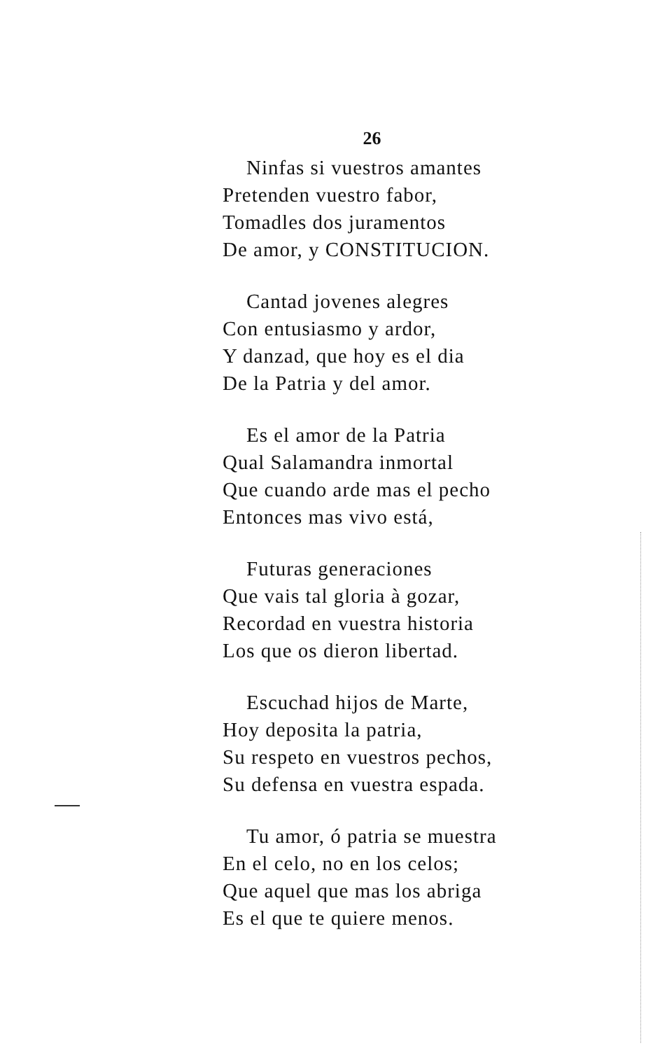26
Ninfas si vuestros amantes
Pretenden vuestro fabor,
Tomadles dos juramentos
De amor, y CONSTITUCION.
Cantad jovenes alegres
Con entusiasmo y ardor,
Y danzad, que hoy es el dia
De la Patria y del amor.
Es el amor de la Patria
Qual Salamandra inmortal
Que cuando arde mas el pecho
Entonces mas vivo está,
Futuras generaciones
Que vais tal gloria à gozar,
Recordad en vuestra historia
Los que os dieron libertad.
Escuchad hijos de Marte,
Hoy deposita la patria,
Su respeto en vuestros pechos,
Su defensa en vuestra espada.
Tu amor, ó patria se muestra
En el celo, no en los celos;
Que aquel que mas los abriga
Es el que te quiere menos.